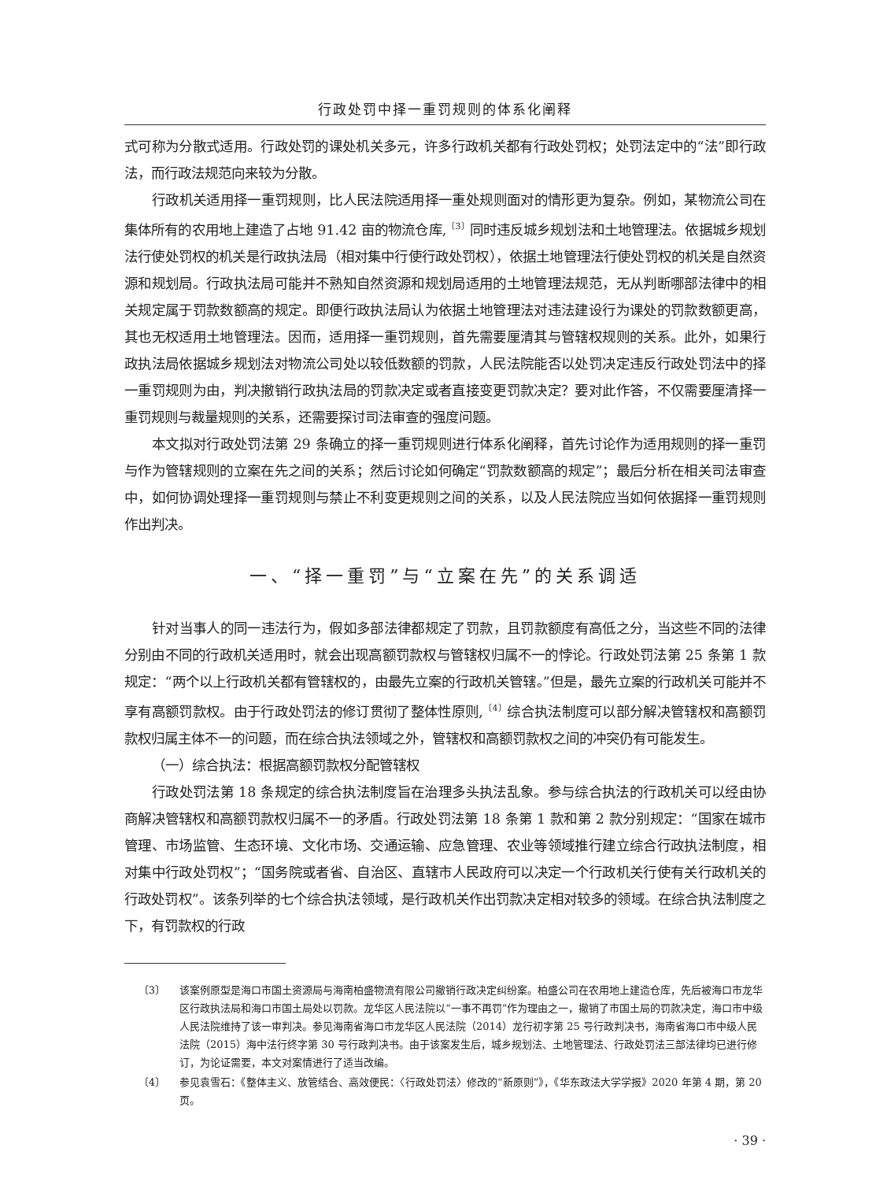行政处罚中择一重罚规则的体系化阐释
式可称为分散式适用。行政处罚的课处机关多元，许多行政机关都有行政处罚权；处罚法定中的“法”即行政法，而行政法规范向来较为分散。
行政机关适用择一重罚规则，比人民法院适用择一重处规则面对的情形更为复杂。例如，某物流公司在集体所有的农用地上建造了占地 91.42 亩的物流仓库,<sup>〔3〕</sup>同时违反城乡规划法和土地管理法。依据城乡规划法行使处罚权的机关是行政执法局（相对集中行使行政处罚权），依据土地管理法行使处罚权的机关是自然资源和规划局。行政执法局可能并不熟知自然资源和规划局适用的土地管理法规范，无从判断哪部法律中的相关规定属于罚款数额高的规定。即便行政执法局认为依据土地管理法对违法建设行为课处的罚款数额更高，其也无权适用土地管理法。因而，适用择一重罚规则，首先需要厘清其与管辖权规则的关系。此外，如果行政执法局依据城乡规划法对物流公司处以较低数额的罚款，人民法院能否以处罚决定违反行政处罚法中的择一重罚规则为由，判决撤销行政执法局的罚款决定或者直接变更罚款决定？要对此作答，不仅需要厘清择一重罚规则与裁量规则的关系，还需要探讨司法审查的强度问题。
本文拟对行政处罚法第 29 条确立的择一重罚规则进行体系化阐释，首先讨论作为适用规则的择一重罚与作为管辖规则的立案在先之间的关系；然后讨论如何确定“罚款数额高的规定”；最后分析在相关司法审查中，如何协调处理择一重罚规则与禁止不利变更规则之间的关系，以及人民法院应当如何依据择一重罚规则作出判决。
一、“择一重罚”与“立案在先”的关系调适
针对当事人的同一违法行为，假如多部法律都规定了罚款，且罚款额度有高低之分，当这些不同的法律分别由不同的行政机关适用时，就会出现高额罚款权与管辖权归属不一的悖论。行政处罚法第 25 条第 1 款规定：“两个以上行政机关都有管辖权的，由最先立案的行政机关管辖。”但是，最先立案的行政机关可能并不享有高额罚款权。由于行政处罚法的修订贯彻了整体性原则,<sup>〔4〕</sup>综合执法制度可以部分解决管辖权和高额罚款权归属主体不一的问题，而在综合执法领域之外，管辖权和高额罚款权之间的冲突仍有可能发生。
（一）综合执法：根据高额罚款权分配管辖权
行政处罚法第 18 条规定的综合执法制度旨在治理多头执法乱象。参与综合执法的行政机关可以经由协商解决管辖权和高额罚款权归属不一的矛盾。行政处罚法第 18 条第 1 款和第 2 款分别规定：“国家在城市管理、市场监管、生态环境、文化市场、交通运输、应急管理、农业等领域推行建立综合行政执法制度，相对集中行政处罚权”；“国务院或者省、自治区、直辖市人民政府可以决定一个行政机关行使有关行政机关的行政处罚权”。该条列举的七个综合执法领域，是行政机关作出罚款决定相对较多的领域。在综合执法制度之下，有罚款权的行政
〔3〕 该案例原型是海口市国土资源局与海南柏盛物流有限公司撤销行政决定纠纷案。柏盛公司在农用地上建造仓库，先后被海口市龙华区行政执法局和海口市国土局处以罚款。龙华区人民法院以“一事不再罚”作为理由之一，撤销了市国土局的罚款决定，海口市中级人民法院维持了该一审判决。参见海南省海口市龙华区人民法院（2014）龙行初字第 25 号行政判决书，海南省海口市中级人民法院（2015）海中法行终字第 30 号行政判决书。由于该案发生后，城乡规划法、土地管理法、行政处罚法三部法律均已进行修订，为论证需要，本文对案情进行了适当改编。
〔4〕 参见袁雪石：《整体主义、放管结合、高效便民：〈行政处罚法〉修改的“新原则”》，《华东政法大学学报》2020 年第 4 期，第 20 页。
· 39 ·